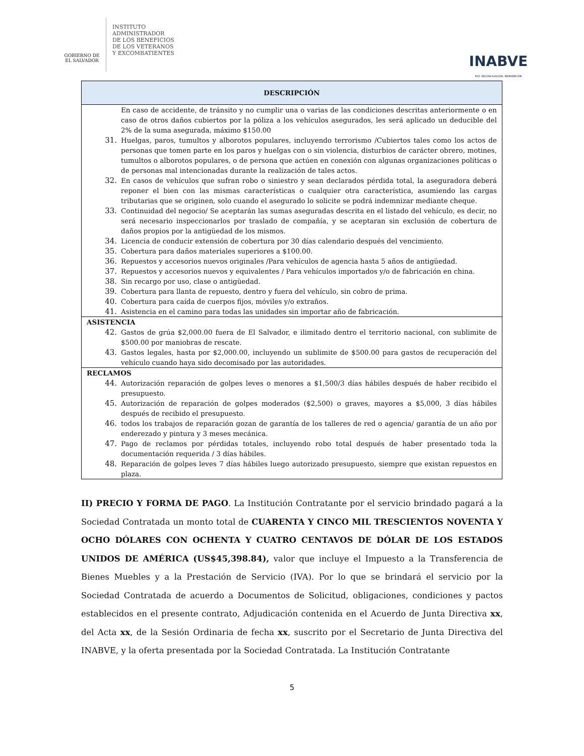GOBIERNO DE
EL SALVADOR
INSTITUTO
ADMINISTRADOR
DE LOS BENEFICIOS
DE LOS VETERANOS
Y EXCOMBATIENTES
INABVE
PAZ, RECONCILIACIÓN, REINSERCIÓN
| DESCRIPCIÓN |
| --- |
| En caso de accidente, de tránsito y no cumplir una o varias de las condiciones descritas anteriormente o en caso de otros daños cubiertos por la póliza a los vehículos asegurados, les será aplicado un deducible del 2% de la suma asegurada, máximo $150.00 31. Huelgas, paros, tumultos y alborotos populares, incluyendo terrorismo /Cubiertos tales como los actos de personas que tomen parte en los paros y huelgas con o sin violencia, disturbios de carácter obrero, motines, tumultos o alborotos populares, o de persona que actúen en conexión con algunas organizaciones políticas o de personas mal intencionadas durante la realización de tales actos. 32. En casos de vehículos que sufran robo o siniestro y sean declarados pérdida total, la aseguradora deberá reponer el bien con las mismas características o cualquier otra característica, asumiendo las cargas tributarias que se originen, solo cuando el asegurado lo solicite se podrá indemnizar mediante cheque. 33. Continuidad del negocio/ Se aceptarán las sumas aseguradas descrita en el listado del vehículo, es decir, no será necesario inspeccionarlos por traslado de compañía, y se aceptaran sin exclusión de cobertura de daños propios por la antigüedad de los mismos. 34. Licencia de conducir extensión de cobertura por 30 días calendario después del vencimiento. 35. Cobertura para daños materiales superiores a $100.00. 36. Repuestos y accesorios nuevos originales /Para vehículos de agencia hasta 5 años de antigüedad. 37. Repuestos y accesorios nuevos y equivalentes / Para vehículos importados y/o de fabricación en china. 38. Sin recargo por uso, clase o antigüedad. 39. Cobertura para llanta de repuesto, dentro y fuera del vehículo, sin cobro de prima. 40. Cobertura para caída de cuerpos fijos, móviles y/o extraños. 41. Asistencia en el camino para todas las unidades sin importar año de fabricación. |
| ASISTENCIA 42. Gastos de grúa $2,000.00 fuera de El Salvador, e ilimitado dentro el territorio nacional, con sublimite de $500.00 por maniobras de rescate. 43. Gastos legales, hasta por $2,000.00, incluyendo un sublimite de $500.00 para gastos de recuperación del vehículo cuando haya sido decomisado por las autoridades. |
| RECLAMOS 44. Autorización reparación de golpes leves o menores a $1,500/3 días hábiles después de haber recibido el presupuesto. 45. Autorización de reparación de golpes moderados ($2,500) o graves, mayores a $5,000, 3 días hábiles después de recibido el presupuesto. 46. todos los trabajos de reparación gozan de garantía de los talleres de red o agencia/ garantía de un año por enderezado y pintura y 3 meses mecánica. 47. Pago de reclamos por pérdidas totales, incluyendo robo total después de haber presentado toda la documentación requerida / 3 días hábiles. 48. Reparación de golpes leves 7 días hábiles luego autorizado presupuesto, siempre que existan repuestos en plaza. |
II) PRECIO Y FORMA DE PAGO. La Institución Contratante por el servicio brindado pagará a la Sociedad Contratada un monto total de CUARENTA Y CINCO MIL TRESCIENTOS NOVENTA Y OCHO DÓLARES CON OCHENTA Y CUATRO CENTAVOS DE DÓLAR DE LOS ESTADOS UNIDOS DE AMÉRICA (US$45,398.84), valor que incluye el Impuesto a la Transferencia de Bienes Muebles y a la Prestación de Servicio (IVA). Por lo que se brindará el servicio por la Sociedad Contratada de acuerdo a Documentos de Solicitud, obligaciones, condiciones y pactos establecidos en el presente contrato, Adjudicación contenida en el Acuerdo de Junta Directiva xx, del Acta xx, de la Sesión Ordinaria de fecha xx, suscrito por el Secretario de Junta Directiva del INABVE, y la oferta presentada por la Sociedad Contratada. La Institución Contratante
5